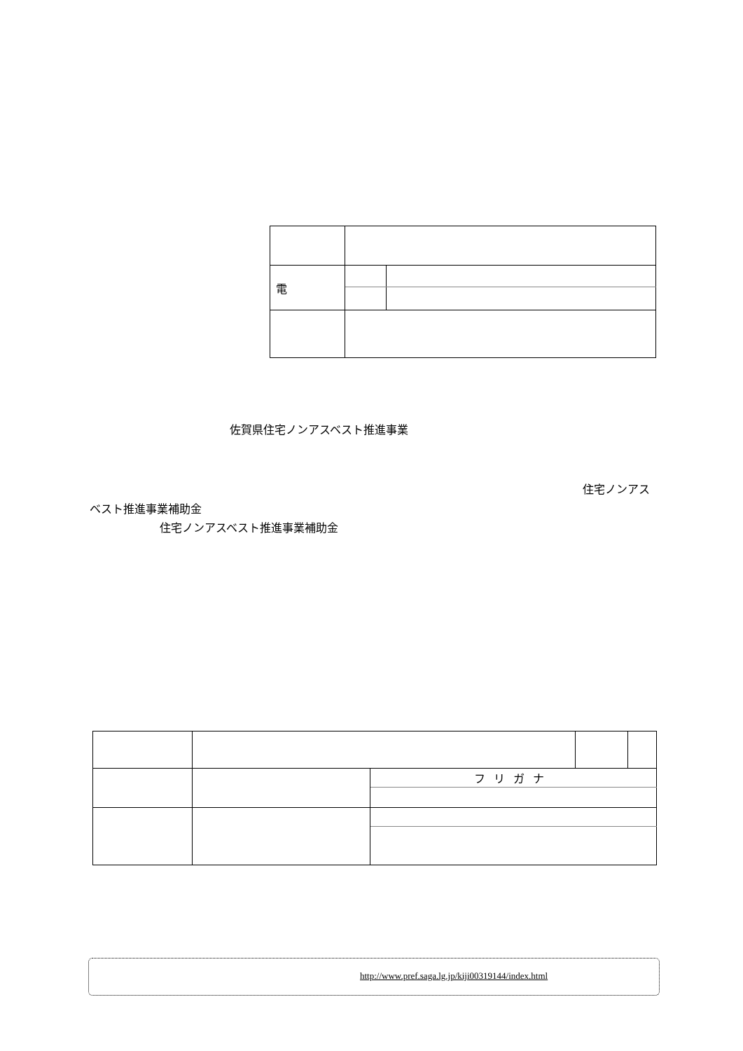| 電 | | |
佐賀県住宅ノンアスベスト推進事業
住宅ノンアス
ベスト推進事業補助金
住宅ノンアスベスト推進事業補助金
| | | フリガナ | | |
http://www.pref.saga.lg.jp/kiji00319144/index.html